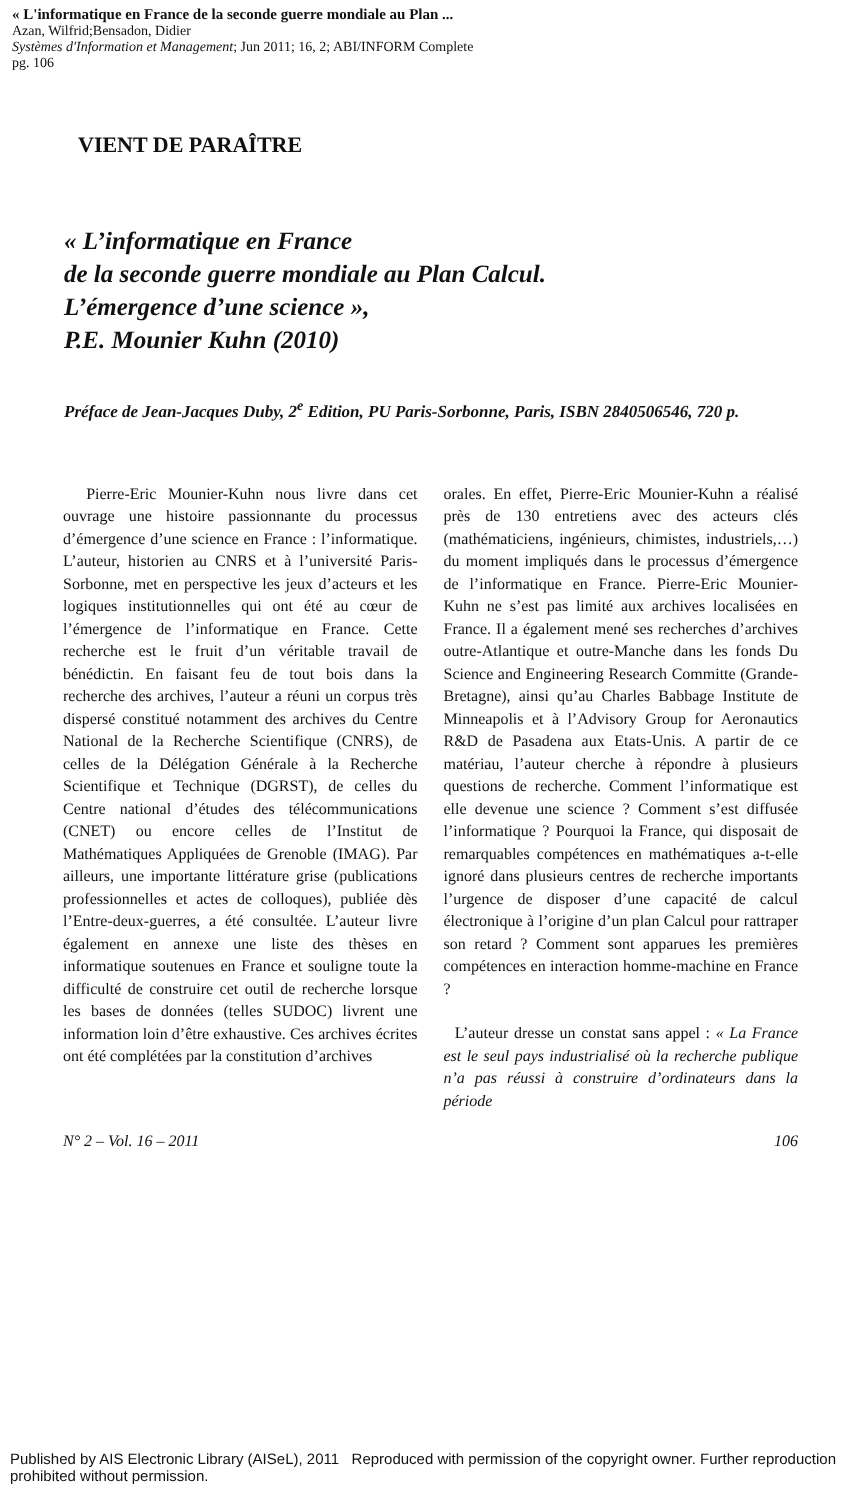« L'informatique en France de la seconde guerre mondiale au Plan ...
Azan, Wilfrid;Bensadon, Didier
Systèmes d'Information et Management; Jun 2011; 16, 2; ABI/INFORM Complete
pg. 106
VIENT DE PARAÎTRE
« L’informatique en France
de la seconde guerre mondiale au Plan Calcul.
L’émergence d’une science »,
P.E. Mounier Kuhn (2010)
Préface de Jean-Jacques Duby, 2<sup>e</sup> Edition, PU Paris-Sorbonne, Paris, ISBN 2840506546, 720 p.
Pierre-Eric Mounier-Kuhn nous livre dans cet ouvrage une histoire passionnante du processus d’émergence d’une science en France : l’informatique. L’auteur, historien au CNRS et à l’université Paris-Sorbonne, met en perspective les jeux d’acteurs et les logiques institutionnelles qui ont été au cœur de l’émergence de l’informatique en France. Cette recherche est le fruit d’un véritable travail de bénédictin. En faisant feu de tout bois dans la recherche des archives, l’auteur a réuni un corpus très dispersé constitué notamment des archives du Centre National de la Recherche Scientifique (CNRS), de celles de la Délégation Générale à la Recherche Scientifique et Technique (DGRST), de celles du Centre national d’études des télécommunications (CNET) ou encore celles de l’Institut de Mathématiques Appliquées de Grenoble (IMAG). Par ailleurs, une importante littérature grise (publications professionnelles et actes de colloques), publiée dès l’Entre-deux-guerres, a été consultée. L’auteur livre également en annexe une liste des thèses en informatique soutenues en France et souligne toute la difficulté de construire cet outil de recherche lorsque les bases de données (telles SUDOC) livrent une information loin d’être exhaustive. Ces archives écrites ont été complétées par la constitution d’archives
orales. En effet, Pierre-Eric Mounier-Kuhn a réalisé près de 130 entretiens avec des acteurs clés (mathématiciens, ingénieurs, chimistes, industriels,…) du moment impliqués dans le processus d’émergence de l’informatique en France. Pierre-Eric Mounier-Kuhn ne s’est pas limité aux archives localisées en France. Il a également mené ses recherches d’archives outre-Atlantique et outre-Manche dans les fonds Du Science and Engineering Research Committe (Grande-Bretagne), ainsi qu’au Charles Babbage Institute de Minneapolis et à l’Advisory Group for Aeronautics R&D de Pasadena aux Etats-Unis. A partir de ce matériau, l’auteur cherche à répondre à plusieurs questions de recherche. Comment l’informatique est elle devenue une science ? Comment s’est diffusée l’informatique ? Pourquoi la France, qui disposait de remarquables compétences en mathématiques a-t-elle ignoré dans plusieurs centres de recherche importants l’urgence de disposer d’une capacité de calcul électronique à l’origine d’un plan Calcul pour rattraper son retard ? Comment sont apparues les premières compétences en interaction homme-machine en France ?
L’auteur dresse un constat sans appel : « La France est le seul pays industrialisé où la recherche publique n’a pas réussi à construire d’ordinateurs dans la période
N° 2 – Vol. 16 – 2011 106
Published by AIS Electronic Library (AISeL), 2011 Reproduced with permission of the copyright owner. Further reproduction prohibited without permission.